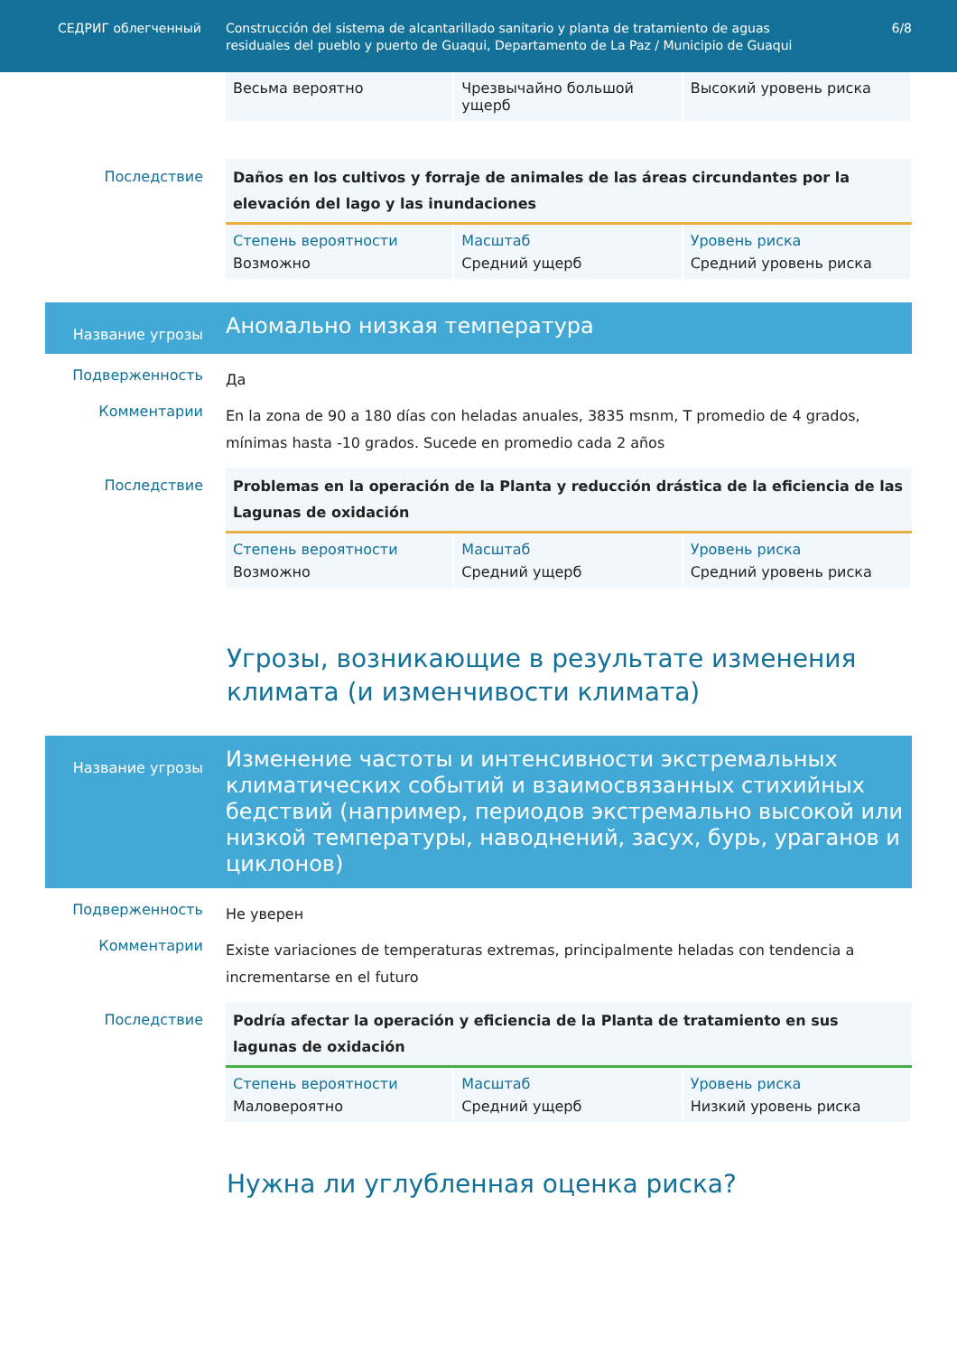СЕДРИГ облегченный Construcción del sistema de alcantarillado sanitario y planta de tratamiento de aguas residuales del pueblo y puerto de Guaqui, Departamento de La Paz / Municipio de Guaqui
6/8
Весьма вероятно Чрезвычайно большой ущерб Высокий уровень риска
Последствие
Daños en los cultivos y forraje de animales de las áreas circundantes por la elevación del lago y las inundaciones
Степень вероятности
Возможно
Масштаб
Средний ущерб
Уровень риска
Средний уровень риска
Название угрозы
Аномально низкая температура
Подверженность
Да
Комментарии
En la zona de 90 a 180 días con heladas anuales, 3835 msnm, T promedio de 4 grados, mínimas hasta -10 grados. Sucede en promedio cada 2 años
Последствие
Problemas en la operación de la Planta y reducción drástica de la eficiencia de las Lagunas de oxidación
Степень вероятности
Возможно
Масштаб
Средний ущерб
Уровень риска
Средний уровень риска
Угрозы, возникающие в результате изменения климата (и изменчивости климата)
Название угрозы
Изменение частоты и интенсивности экстремальных климатических событий и взаимосвязанных стихийных бедствий (например, периодов экстремально высокой или низкой температуры, наводнений, засух, бурь, ураганов и циклонов)
Подверженность
Не уверен
Комментарии
Existe variaciones de temperaturas extremas, principalmente heladas con tendencia a incrementarse en el futuro
Последствие
Podría afectar la operación y eficiencia de la Planta de tratamiento en sus lagunas de oxidación
Степень вероятности
Маловероятно
Масштаб
Средний ущерб
Уровень риска
Низкий уровень риска
Нужна ли углубленная оценка риска?